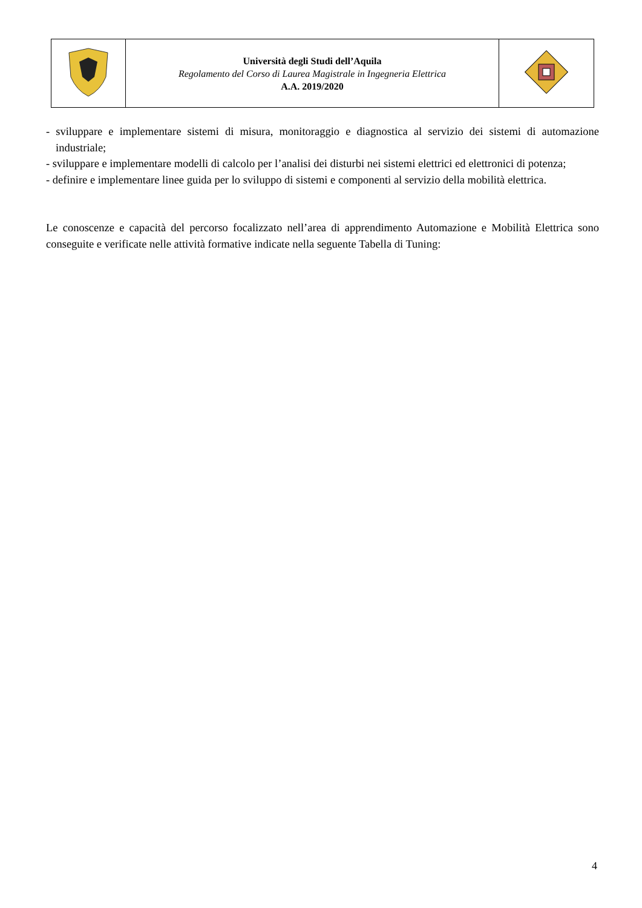| | Università degli Studi dell’Aquila Regolamento del Corso di Laurea Magistrale in Ingegneria Elettrica A.A. 2019/2020 | |
- sviluppare e implementare sistemi di misura, monitoraggio e diagnostica al servizio dei sistemi di automazione industriale;
- sviluppare e implementare modelli di calcolo per l’analisi dei disturbi nei sistemi elettrici ed elettronici di potenza;
- definire e implementare linee guida per lo sviluppo di sistemi e componenti al servizio della mobilità elettrica.
Le conoscenze e capacità del percorso focalizzato nell’area di apprendimento Automazione e Mobilità Elettrica sono conseguite e verificate nelle attività formative indicate nella seguente Tabella di Tuning:
4